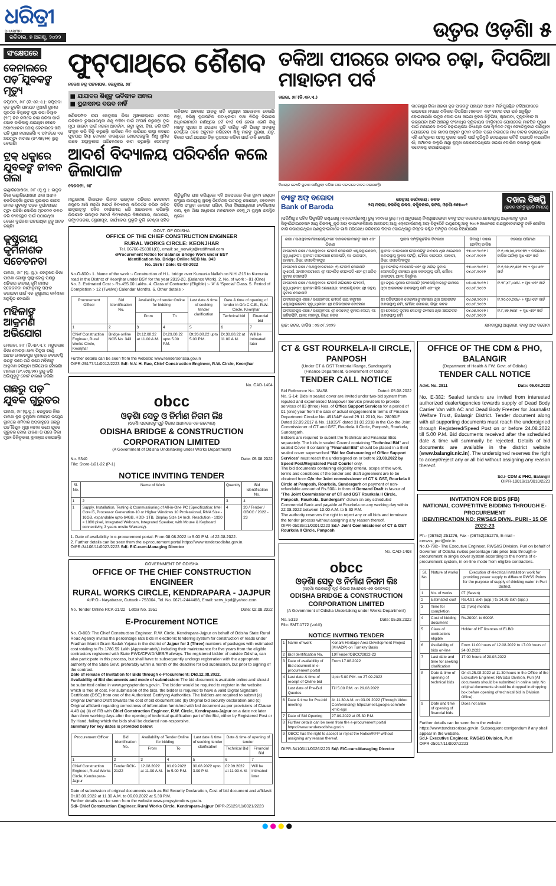ଧରିତ୍ରୀ
DHARITRI
ରବିବାର, ୭ ଅଗଷ୍ଟ, ୨୦୨୨
ଉତ୍ତର ଓଡ଼ିଶା ୫
ସଂକ୍ଷେପରେ
କେନାଲରେ ପଡ଼ି ଯୁବକଙ୍କ ମୃତ୍ୟୁ
କପ୍ତିପଦା, ୬।୮ (ଡି.ଏନ.ଏ.): କପ୍ତିପଦା ବ୍ଲକ ନୁଡ଼ିହା ପଞ୍ଚାୟତ ନୂଆଗାଁ ଗ୍ରାମର ସୁଦର୍ଶନ ବିଶ୍ୱାଳଙ୍କ ପୁଅ ଜଗା ବିଶ୍ୱାଳ (୨୮) ନିଜ ଜମିରେ ଚାଷ କରିବା ପାଇଁ ଲୋକ ଡାକିବାକୁ ଯାଉଥିବା ବେଳେ ଅସାବଧାନତା ଯୋଗୁ କେନାଲରେ ଖସି ପଡି ପ୍ରାଣ ହରାଇଛନ୍ତି। ଏ ସମ୍ପର୍କରେ ଏକ ଅପମୃତ୍ୟୁ ମାମଲା (ନଂ.୩୭/୨୨) ରୁଜୁ ହୋଇଛି।
ଟ୍ରକ୍ ଧକ୍କାରେ ଯୁବକଙ୍କ ଜୀବନ ଗଲା
ଭଣ୍ଡାରିପୋଖରୀ, ୬।୮ (ସ୍ୱ.ପ୍ର.): ଭଦ୍ରକ ଜିଲା ଭଣ୍ଡାରିପୋଖରୀ ଥାନା ଅଧୀନ ହଳଦିଗଡ଼ିଆ ଗ୍ରାମର ପ୍ରଭାକର ରାଉତ ନାମକ ଯୁବକଙ୍କ ସଡ଼କ ଦୁର୍ଘଟଣାରେ ମୃତ୍ୟୁ ଘଟିଛି। ପୋଲିସ ମୃତଦେହ ଜବତ କରି ବ୍ୟବଚ୍ଛେଦ ପାଇଁ ପଠାଇଥିବା ବେଳେ ଦୁର୍ଘଟଣା ଘଟାଇଥିବା ଟ୍ରକ୍କୁ ଅଟକ ରଖିଛି।
କ୍ଲଷ୍ଟରୀୟ କୃମିନାଶକ ସଚେତନତା
ପାଟଣା, ୬।୮ (ସ୍ୱ. ପ୍ର.): କେନ୍ଦୁଝର ଜିଲା ପାଟଣା ଗୋଷ୍ଠୀ ସ୍ୱାସ୍ଥ୍ୟକେନ୍ଦ୍ର ପକ୍ଷରୁ ଶନିବାର ଜାତୀୟ କୃମି ନାଶକ ସଚେତନତା କାର୍ଯ୍ୟକ୍ରମକୁ ସଫଳ କରାଇବା ପାଇଁ ଏକ କ୍ଲଷ୍ଟରୀୟ କର୍ମଶାଳା ଅନୁଷ୍ଠିତ ହୋଇଛି।
ମହିଳାଙ୍କୁ ଆକ୍ରମଣ ଅଭିଯୋଗ
ମୋରଡା, ୬।୮ (ଡି.ଏନ.ଏ.): ମୟୂରଭଞ୍ଜ ଜିଲା ମୋରଡ଼ା ଥାନା ଚିତ୍ରଡା ଫାଣ୍ଡି ଅଧୀନ ମୋହନପୁର ଗ୍ରାମରେ ଜବରଦସ୍ତି ଜଣଙ୍କ ଘରେ ପଶି ଜଣେ ମହିଳାଙ୍କୁ ଆକ୍ରମଣ କରିଥିବା ଅଭିଯୋଗ ହୋଇଛି। ମାମଲା (ନଂ.୧୯୪/୨୨) ରୁଜୁ କରି ଅଭିଯୁକ୍ତଙ୍କୁ କୋର୍ଟ ଚାଲାଣ କରିଛି।
ଗଛରୁ ପଡ଼ି ଯୁବକ ଗୁରୁତର
ପାଟଣା, ୬।୮(ସ୍ୱ.ପ୍ର.): କେନ୍ଦୁଝର ଜିଲା ପାଟଣା ବ୍ଲକ ତୁମୁରିଆ ପଞ୍ଚାୟତ ତଣ୍ଡେଇ ଗ୍ରାମରେ ଶନିବାର ଅପରାହ୍ନରେ ଗଛରୁ ପଡ଼ି ଲିପୁନ ମୁଣ୍ଡା ନାମକ ଜଣେ ଯୁବକ ଗୁରୁତର ହୋଇ ପାଟଣା ଓ ପରେ ଜିଲା ମୁଖ୍ୟ ଚିକିତ୍ସାଳୟ ସ୍ଥାନାନ୍ତର ହୋଇଛନ୍ତି।
ଫୁଟ୍‌ପାଥ୍‌ରେ ଶୈଶବ
ନରେଶ ଚନ୍ଦ୍ର ପଟ୍ଟନାୟକ, କେନ୍ଦୁଝର, ୬।୮
■ ଯାଯାବର ଶିଶୁଙ୍କ ଭବିଷ୍ୟତ ଅନ୍ଧାର
■ ପ୍ରଶାସନର ଦରଦ ନାହିଁ
ଖଣିଜସମ୍ପଦ ଭରା କେନ୍ଦୁଝର ଜିଲା ମୁଖ୍ୟାଳୟରେ ଦେଶର ଭବିଷ୍ୟତ ଢୁହାଯାଉଥିବା ଶିଶୁ ବଞ୍ଚିବା ପାଇଁ ସଂଘର୍ଷ କରୁଛନ୍ତି। ଦୁଇ ମୁଠା ଖାଇବା ପାଇଁ ମଇଳା ଆବର୍ଜନା, ଭଙ୍ଗା ଲୁହା, ଟିଣ, ଜରି ଆଦି ସଂଗ୍ରହ କରି ବିକ୍ରି କରୁଛନ୍ତି। ରାତିରେ ନିଦ ଲାଗିଲେ ରାସ୍ତା କଡରେ ଫୁଟପାଥ କିମ୍ବା ଦୋକାନ ବାରଣ୍ଡାରେ ଶୋଇପଡ଼ୁଛନ୍ତି। ଶିଶୁ ଶ୍ରମିକ ଭାବେ ଅସ୍ୱାସ୍ଥ୍ୟକର ପରିବେଶରେ କାମ କରୁଛନ୍ତି। ସେମାନଙ୍କ ଭବିଷ୍ୟତ ଅନ୍ଧକାର ଆଡ଼କୁ ଗତି କରୁଥିବା ଆଲୋଚନା ହେଉଛି। ମନ୍ତ୍ରୀ, ବରିଷ୍ଠ ପ୍ରଶାସନିକ ପଦାଧିକାରୀ ତଥା ବିଭିନ୍ନ ବିଭାଗର ଅଧିକାରୀମାନେ ଜାଣିଥିଲେ ହେଁ ଦୀର୍ଘ ବର୍ଷ ହେଲା ଏଭଳି ଶିଶୁ ମାନଙ୍କୁ ସୁରକ୍ଷା ଓ ଥଇଥାନ ପ୍ରତି ଦାୟିତ୍ୱ ଏହି ପିଲାଙ୍କ ଅବସ୍ଥାକୁ ଦେଖିଲେ ବେଶ ଅନୁମାନ କରିହେବ। ଶିଶୁ ମାନଙ୍କ ସୁରକ୍ଷା, ଯତ୍ନ, ବିକାଶ ପାଇଁ ଥଇଥାନ ଚିନ୍ତା ପ୍ରଶାସନ କରିବା ପାଇଁ ଦାବି ହେଉଛି।
ଆଦର୍ଶ ବିଦ୍ୟାଳୟ ପରିଦର୍ଶନ କଲେ ଜିଲାପାଳ
ବେତନଟୀ, ୬।୮
ମୟୂରଭଞ୍ଜ ଜିଲାପାଳ ଭିନୀତ ଭରଦ୍ୱାଜ ଶନିବାର ବେତନଟୀ ଗସ୍ତରେ ଆସି ଓଡ଼ିଶା ଆଦର୍ଶ ବିଦ୍ୟାଳୟ ପରିଦର୍ଶନ କରିବା ସହିତ ଛାତ୍ରଛାତ୍ରୀଙ୍କ ସହିତ ଦୀର୍ଘସମୟ ଧରି ଆଲୋଚନା କରିଛନ୍ତି। ଜିଲାପାଳ ଭରଦ୍ୱାଜ ଆଦର୍ଶ ବିଦ୍ୟାଳୟର ବିଜ୍ଞାନାଗାର, ପାଠାଗାର, କମ୍ପ୍ୟୁଟରକକ୍ଷ, ଶ୍ରେଣୀଗୃହ, କାର୍ଯ୍ୟାଳୟ ପ୍ରଭୃତି ବୁଲି ଦେଖିବା ସହିତ ଭିତ୍ତିଭୂମିର ଯାଞ୍ଚ କରିଥିଲେ। ଏହି ଅବସରରେ ଜିଲା ଗ୍ରାମ୍ୟ ଉନ୍ନୟନ ସଂସ୍ଥାର ଭାରପ୍ରାପ୍ତ ପ୍ରକଳ୍ପ ନିର୍ଦ୍ଦେଶକ ରାମଚନ୍ଦ୍ର ସୋରେନ, ବେତନଟୀ ବିଡିଓ ସଂଗ୍ରାମ କେଶରୀ ପରିଡା, ଜିଲା ଶିକ୍ଷାଅଧିକାରୀ ନବକିଶୋର ଦାସ, ବ୍ଲକ ଶିକ୍ଷା ଅଧିକାରୀ ମନମୋହନ ହେମ୍ବ୍ରମ ପ୍ରମୁଖ ଉପସ୍ଥିତ ଥିଲେ।
GOVT. OF ODISHA
OFFICE OF THE CHIEF CONSTRUCTION ENGINEER
RURAL WORKS CIRCLE: KEONJHAR
Tel. 06766-258301(O), email: se_nerwkjr@rediffmail.com
eProcurement Notice for Balance Bridge Work under BSY
Identification No. Bridge Online NCB No. 343
No. 1576 / Date: 03-08-2022
No.O-800:- 1. Name of the work :- Construction of H.L. bridge over Kumunia Nallah on N.H.-215 to Kumunia road in the District of Keonjhar under BSY for the year 2019-20. (Balance Work). 2. No. of work :- 01 (One) No. 3. Estimated Cost :- Rs.455.00 Lakhs. 4. Class of Contractor (Eligible) :- 'A' & 'Special' Class. 5. Period of Completion :- 12 (Twelve) Calendar Months. 6. Other details :-
| Procurement Officer | Bid Identification No. | Availability of tender Online for bidding | | Last date & time of seeking tender clarification | Date & time of opening of tender in O/o C.C.E., R.W. Circle, Keonjhar | |
| --- | --- | --- | --- | --- | --- | --- |
| | | From | To | | Technical bid | Financial bid |
| 1 | 2 | 3 | 4 | 5 | 6 | 7 |
| Chief Construction Engineer, Rural Works Circle, Keonjhar | Bridge online NCB No. 343 | Dt.12.08.22 at 11.00 A.M. | Dt.29.08.22 upto 5.00 P.M. | Dt.26.08.22 upto 5.00 P.M. | Dt.30.08.22 at 11.00 A.M. | Will be intimated later |
Further details can be seen from the website: www.tendersorissa.gov.in
OIPR-25177/11/0012/2223 Sd/- N.V. H. Rao, Chief Construction Engineer, R.W. Circle, Keonjhar
No. CAD-1404
obcc
ଓଡ଼ିଶା ସେତୁ ଓ ନିର୍ମାଣ ନିଗମ ଲିଃ
(ଓଡ଼ିଶା ସରକାରଙ୍କ ପୂର୍ତ୍ତ ବିଭାଗ ଅଧୀନରେ ଏକ ଉଦ୍ୟୋଗ)
ODISHA BRIDGE & CONSTRUCTION CORPORATION LIMITED
(A Government of Odisha Undertaking under Works Department)
No. 5340 Date: 05.08.2022
File: Store-1/21-22 (P-1)
NOTICE INVITING TENDER
| Sl. No. | Name of Work | Quantity | Bid Identification No. |
| --- | --- | --- | --- |
| 1 | 2 | 3 | 4 |
| 1 | Supply, Installation, Testing & Commissioning of All-in-One PC (Specification: Intel Core i5, Processor Generation-10 or Higher Windows 10 Professional, RMA Size - 16GB, expandable upto 64GB, HDD- 1TB, Display Size 14 Inch, Resolution - 1920 × 1080 pixel, Integrated Webcam, Integrated Speaker, with Mouse & Keyboard connectivity, 3 years onsite Warranty). | 4 | 20 / Tender / OBCC / 2022 - 23 |
1. Date of availability in e-procurement portal: From 08.08.2022 to 5.00 P.M. of 22.08.2022.
2. Further details can be seen from the e-procurement portal https://www.tendersodisha.gov.in.
OIPR-34106/11/0027/2223 Sd/- EIC-cum-Managing Director
GOVERNMENT OF ODISHA
OFFICE OF THE CHIEF CONSTRUCTION ENGINEER
RURAL WORKS CIRCLE, KENDRAPARA - JAJPUR
At/P.O.- Nayabazar, Cuttack - 753004, Tel. No. 0671-2444488, Email: serw_kpd@yahoo.com
No. Tender Online RCK-21/22 Letter No. 1951 Date: 02.08.2022
E-Procurement NOTICE
No. O-803: The Chief Construction Engineer, R.W. Circle, Kendrapara-Jajpur on behalf of Odisha State Rural Road Agency invites the percentage rate bids in electronic tendering system for construction of roads under Pradhan Mantri Gram Sadak Yojana in the district of Jajpur for 3 (Three) numbers of packages with estimated cost totaling to Rs.1786.59 Lakh (Approximately) including their maintenance for five years from the eligible contractors registered with State PWD/CPWD/MES/Railways. The registered bidder of outside Odisha, can also participate in this process, but shall have to subsequently undergo registration with the appropriate authority of the State Govt. preferably within a month of the deadline for bid submission, but prior to signing of the contract.
Date of release of Invitation for Bids through e-Procurement: Dtd.12.08.2022.
Availability of Bid documents and mode of submission: The bid document is available online and should be submitted online in www.pmgsytenders.gov.in. The bidder would be required to register in the website which is free of cost. For submission of the bids, the bidder is required to have a valid Digital Signature Certificate (DSC) from one of the Authorized Certifying Authorities. The bidders are required to submit (a) Original Demand Draft towards the cost of bid document and (b) Original bid security declaration and (c) Original affidavit regarding correctness of information furnished with bid document as per provisions of Clause 4.4B (a) (ii) of ITB with Chief Construction Engineer, R.W. Circle, Kendrapara-Jajpur on a date not later than three working days after the opening of technical qualification part of the Bid, either by Registered Post or By Hand, failing which the bids shall be declared non-responsive.
summary for key dates is provided below:
| Procurement Officer | Bid Identification No. | Availability of Tender Online for bidding | | Last date & time of seeking tender clarification | Date & time of opening of tender | |
| --- | --- | --- | --- | --- | --- | --- |
| | | From | To | | Technical Bid | Financial Bid |
| 1 | 2 | 3 | 4 | 5 | 6 | 7 |
| Chief Construction Engineer, Rural Works Circle, Kendrapara-Jajpur | Tender RCK-21/22 | 12.08.2022 at 11.00 A.M. | 01.09.2022 to 5.00 P.M. | 30.08.2022 upto 3.00 P.M. | 02.09.2022 at 11.00 A.M. | Will be intimated later |
Date of submission of original documents such as Bid Security Declaration, Cost of bid document and affidavit Dt.03.09.2022 at 11.30 A.M. to 06.09.2022 at 5.30 P.M.
Further details can be seen from the website www.pmgsytenders.gov.in.
Sd/- Chief Construction Engineer, Rural Works Circle, Kendrapara-Jajpur OIPR-25129/11/0021/2223
ତକିଆ ପୀରରେ ଚାଦର ଚଢ଼ା, ଦିପରିଆ ମାହାତମ ପର୍ବ
ଖଇରା, ୬।୮(ଡି.ଏନ.ଏ.)
ବାଲେଶ୍ୱର ଜିଲା ଖଇରା ବ୍ଲକ ସାରଡଙ୍ଗ ପଞ୍ଚାୟତ ଅଧୀନ ମିର୍ଜାପୁରସ୍ଥିତ ତକିଆପୀରରେ ଭାଇଚାରା ମଧ୍ୟରେ ଶନିବାର ଦିପରିଆ ମାହାତମ ଏବଂ ଚାଦର ଚଢ଼ା ପର୍ବ ଅନୁଷ୍ଠିତ ହୋଇଯାଇଛି। ଭଦ୍ରକ ସୋର ତଥା ଖଇରା ବ୍ଲକର ଝିଙ୍କିରିଆ, ଖିରାପଦା, ମୁସୁଫାବାଦ ଓ ଉରରପଡା ଆଦି ଅଞ୍ଚଳରୁ ସଂଖ୍ୟାଧିକ ସମ୍ପ୍ରଦାୟର ବ୍ୟକ୍ତିମାନେ ଯୋଗଦେଇ ମାନସିକ ପୂରଣ ପାଇଁ ମଜାରରେ ଚାଦର ଚଢ଼ାଇଥିଲେ। ବିଧାୟକ ତଥା ପୂର୍ବତନ ମନ୍ତ୍ରୀ ଜ୍ୟୋତିପ୍ରକାଶ ପାଣିଗ୍ରାହୀ ଯୋଗଦେଇ ସହ ଭାବର ଆହ୍ୱାନ ପ୍ରଦାନ କରିବା ପରେ ମଜାରରେ ମଧ୍ୟ ଚାଦର ଚଢ଼ାଇଥିଲେ। ଏହି ଧର୍ମଗୁଳାର ସମସ୍ତ ପ୍ରକାର ଉନ୍ନତି ପାଇଁ ପ୍ରତିଶ୍ରୁତି ଦେଇଥିଲେ। କମିଟି ସଭାପତି ମଇଉଦ୍ଦିନ ଖାଁ, ସମ୍ପାଦକ ବାବୁଲି ପଣ୍ଡା ପ୍ରମୁଖ ଯୋଗଦେଇଥିଲେ। ଖଇରା ପୋଲିସ ତରଫରୁ ସୁରକ୍ଷା ବନ୍ଦୋବସ୍ତ କରାଯାଇଥିଲା।
ବିଧାୟକ ଜ୍ୟୋତି ପ୍ରକାଶ ପାଣିଗ୍ରାହୀ ତକିଆ ପୀର ମଜାରରେ ଚାଦର ଚଢାଉଛନ୍ତି।
ବ୍ୟାଙ୍କ ଅଫ୍ ବରୋଦା
Bank of Baroda
କ୍ଷେତ୍ରୀୟ କାର୍ଯ୍ୟାଳୟ : କଟକ
୨ୟ ମହଲା, ଜଳଚିତ୍ର ଭବନ, ବକ୍ସିବଜାର, କଟକ, ଓଡ଼ିଶା-୭୫୩୦୦୧
ଦଖଲ ବିଜ୍ଞପ୍ତି
(ସ୍ଥାବର ସମ୍ପତ୍ତିଗୁଡ଼ିକ ନିମନ୍ତେ)
(ପରିଶିଷ୍ଟ ୪ ସହିତ ସିକ୍ୟୁରିଟି ଇଣ୍ଟରେଷ୍ଟ (ଏନ୍‌ଫୋର୍ସମେଣ୍ଟ) ରୁଲ୍ସ ୨୦୦୨ର ରୁଲ୍ ୮(୧) ଅନୁସାରେ) ନିମ୍ନସ୍ୱାକ୍ଷରକାରୀ ବ୍ୟାଙ୍କ ଅଫ୍ ବରୋଦାର କ୍ଷମତାପ୍ରାପ୍ତ ଅଧିକାରୀଙ୍କ ଦ୍ୱାରା ସିକ୍ୟୁରିଟାଇଜେସନ ଆଣ୍ଡ ରିକନଷ୍ଟ୍ରକ୍ସନ ଅଫ୍ ଫାଇନାନସିଆଲ ଆସେଟସ୍ ଆଣ୍ଡ ଏନ୍‌ଫୋର୍ସମେଣ୍ଟ ଅଫ୍ ସିକ୍ୟୁରିଟି ଇଣ୍ଟରେଷ୍ଟ ଆକ୍ଟ ୨୦୦୨ ଅଧୀନରେ ଋଣଗ୍ରହୀତାମାନଙ୍କୁ ଦାବି ନୋଟିସ ଜାରି କରାଯାଇଥିଲା। ଋଣଗ୍ରହୀତାମାନେ ରାଶି ପରିଶୋଧ କରିବାରେ ବିଫଳ ହୋଇଥିବାରୁ ନିମ୍ନରେ ବର୍ଣ୍ଣିତ ସମ୍ପତ୍ତିର ଦଖଲ ନିଆଯାଇଛି।
| ଶାଖା / ଋଣଗ୍ରହୀତା/ଗ୍ୟାରେଣ୍ଟିଦାତା/ ବନ୍ଧକଦାତାମାନଙ୍କ ନାମ ଏବଂ ଠିକଣା | ସ୍ଥାବର ସମ୍ପତ୍ତିଗୁଡ଼ିକର ବିବରଣୀ | ଡିମାଣ୍ଡ / ଦଖଲ ନୋଟିସ୍ ତାରିଖ | ବକେୟା ପରିମାଣ |
| --- | --- | --- | --- |
| ପାରାଦୀପ ଶାଖା / ଋଣଗ୍ରହୀତା: ମେସର୍ସ ସେନାପତି ଏଣ୍ଟରପ୍ରାଇଜେସ, ସ୍ୱତ୍ତ୍ୱାଧିକାରୀ: ଶ୍ରୀମତୀ ଗୀତାରାଣୀ ସେନାପତି, ସା: ତାଳପଦା, ରାହାମା, ଜିଲ୍ଲା: ଜଗତସିଂହପୁର | ଶ୍ରୀମତୀ ଗୀତାରାଣୀ ସେନାପତିଙ୍କ ନାମରେ ଥିବା ଆଇନଗତ ବନ୍ଧକପ୍ରାପ୍ତ ସ୍ଥାବର ସମ୍ପତ୍ତି, ମୌଜା: ତାଳପଦା, ରାହାମା, ଜିଲ୍ଲା: ଜଗତସିଂହପୁର | ୨୩.୦୯.୨୦୨୧ / ୦୪.୦୮.୨୦୨୨ | ଟ.୧,୦୩,୬୪,୬୨୪.୩୨ + ପରିଶୋଧ ତାରିଖ ପର୍ଯ୍ୟନ୍ତ ସୁଧ ଏବଂ ଖର୍ଚ୍ଚ |
| ପାରାଦୀପ ଶାଖା / ଋଣଗ୍ରହୀତାମାନେ: ୧) ମେସର୍ସ ସେନାପତି ଜୁଏଲର୍ସ, ଅଂଶୀଦାରମାନେ: ଶ୍ରୀ ସତ୍ୟଜିତ୍ ସେନାପତି ଏବଂ ଶ୍ରୀ ଅଜିତ୍ କୁମାର ସେନାପତି | ଶ୍ରୀ ସତ୍ୟଜିତ୍ ସେନାପତି ଏବଂ ଶ୍ରୀ ଅଜିତ୍ କୁମାର ସେନାପତିଙ୍କ ନାମରେ ଥିବା ବନ୍ଧକପ୍ରାପ୍ତ ଜମି, ମୌଜା: ତାଳପଦା, ଥାନା: ତିର୍ତ୍ତୋଲ | ୨୩.୦୯.୨୦୨୧ / ୦୪.୦୮.୨୦୨୨ | ଟ.୧,୭୬,୯୯,୫୬୧.୧୪ + ସୁଧ ଏବଂ ଖର୍ଚ୍ଚ |
| ପାରାଦୀପ ଶାଖା / ଋଣଗ୍ରହୀତା: ମେସର୍ସ ଅଭିଷେକ ମୋଟର୍ସ, ସ୍ୱତ୍ତ୍ୱାଧିକାରୀ: ଶ୍ରୀମତୀ ଛିଲି ଲୋଖାୟତ; ଗ୍ୟାରେଣ୍ଟିଦାତା: ଶ୍ରୀ ତନ୍ମୟ କୁମାର ସେନାପତି | ଶ୍ରୀ ତନ୍ମୟ କୁମାର ସେନାପତି (ଗ୍ୟାରେଣ୍ଟିଦାତା)ଙ୍କ ନାମରେ ଥିବା ଆଇନଗତ ବନ୍ଧକପ୍ରାପ୍ତ ଜମି ଏବଂ ଗୃହ | ୦୫.୦୫.୨୦୨୨ / ୦୪.୦୮.୨୦୨୨ | ଟ.୨୮,୪୮,୦୪୭/- + ସୁଧ ଏବଂ ଖର୍ଚ୍ଚ |
| ପାଟରାଜପୁର ଶାଖା / ଋଣଗ୍ରହୀତା: ମେସର୍ସ ଜୟ ହନୁମାନ ଏଣ୍ଟରପ୍ରାଇଜେସ, ସ୍ୱତ୍ତ୍ୱାଧିକାରୀ: ଶ୍ରୀ ପତିତପାବନ ବେହେରା | ଶ୍ରୀ ପତିତପାବନ ବେହେରାଙ୍କ ନାମରେ ଥିବା ଆଇନଗତ ବନ୍ଧକପ୍ରାପ୍ତ ଜମି, ମୌଜା: ସୋରଡା, ଜିଲ୍ଲା: କଟକ | ୦୪.୦୫.୨୦୨୨ / ୦୪.୦୮.୨୦୨୨ | ଟ.୨୦,୦୨,୯୯୪/- + ସୁଧ ଏବଂ ଖର୍ଚ୍ଚ |
| ପାଟରାଜପୁର ଶାଖା / ଋଣଗ୍ରହୀତା: ଶ୍ରୀ ଦେବେନ୍ଦ୍ର କୁମାର ସେଠୀ, ସା: ଲଚିତପିଟି, ଥାନା: ମାହାଙ୍ଗା, ଜିଲ୍ଲା: କଟକ | ଶ୍ରୀ ଦେବେନ୍ଦ୍ର କୁମାର ସେଠୀଙ୍କ ନାମରେ ଥିବା ଆଇନଗତ ବନ୍ଧକପ୍ରାପ୍ତ ଜମି | ୦୪.୦୫.୨୦୨୨ / ୦୪.୦୮.୨୦୨୨ | ଟ.୮,୬୭,୨୪୪/- + ସୁଧ ଏବଂ ଖର୍ଚ୍ଚ |
ସ୍ଥାନ: କଟକ, ତାରିଖ : ୦୭.୦୮.୨୦୨୨ କ୍ଷମତାପ୍ରାପ୍ତ ଅଧିକାରୀ, ବ୍ୟାଙ୍କ ଅଫ୍ ବରୋଦା
CT & GST ROURKELA-II CIRCLE, PANPOSH
(Under CT & GST Territorial Range, Sundergarh)
(Finance Department, Government of Odisha)
TENDER CALL NOTICE
Bid Reference No. 18458 Dated: 05.08.2022
No. S-14: Bids in sealed cover are invited under two-bid system from reputed and experienced Manpower Service providers to provide services of 03 (three) Nos. of Office Support Services for a period of 01 (one) year from the date of actual engagement in terms of Finance Department Circular No. 49134/F dated 29.11.2010, No. 28090/F Dated 22.09.2017 & No. 11835/F dated 31.03.2018 in the O/o the Joint Commissioner of CT and GST, Rourkela II Circle, Panposh, Rourkela, Sundergarh.
Bidders are required to submit the Technical and Financial Bids separately. The bids in sealed Cover-I containing "Technical Bid" and sealed Cover-II containing "Financial Bid" should be placed in a third sealed cover superscribed "Bid for Outsourcing of Office Support Services" must reach the undersigned on or before 23.08.2022 by Speed Post/Registered Post/ Courier only.
The bid documents containing eligibility criteria, scope of the work, terms and conditions of the tender and draft agreement are to be obtained from O/o the Joint commissioner of CT & GST, Rourkela II Circle at Panposh, Rourkela, Sundergarh on payment of non-refundable amount of Rs.500/- in form of Demand Draft in favour of "The Joint Commissioner of CT and GST Rourkela II Circle, Panposh, Rourkela, Sundergarh" drawn on any scheduled Commercial Bank and payable at Rourkela on any working day within 22.08.2022 between 10.00 A.M. to 5.30 P.M.
The authority reserves the right to reject any or all bids and terminate the tender process without assigning any reason thereof.
OIPR-05036/11/0001/2223 Sd./- Joint Commissioner of CT & GST Rourkela II Circle, Panposh
No. CAD-1403
obcc
ଓଡ଼ିଶା ସେତୁ ଓ ନିର୍ମାଣ ନିଗମ ଲିଃ
(ଓଡ଼ିଶା ସରକାରଙ୍କ ପୂର୍ତ୍ତ ବିଭାଗ ଅଧୀନରେ ଏକ ଉଦ୍ୟୋଗ)
ODISHA BRIDGE & CONSTRUCTION CORPORATION LIMITED
(A Government of Odisha Undertaking under Works Department)
No. 5319 Date: 05.08.2022
File: SMT-1772 (vol-II)
NOTICE INVITING TENDER
| 1 | Name of work | Konark Heritage Area Development Project (KHADP) on Turnkey Basis |
| 2 | Bid Identification No. | 19/Tender/OBCC/2022-23 |
| 3 | Date of availability of Bid document in e-procurement portal | From 17.08.2022 |
| 4 | Last date & time of receipt of Online bid | Upto 5.00 P.M. on 27.09.2022 |
| | Last date of Pre-Bid Queries | Till 5.00 P.M. on 29.08.2022 |
| 6 | Date & time for Pre-bid meeting | At 11.30 A.M. on 03.09.2022 (Through Video Conferencing) https://meet.google.com/mfe-xmic-agx |
| 7 | Date of Bid Opening | 27.09.2022 at 05.30 P.M. |
| 8 | Further details can be seen from the e-procurement portal https://www.tendersodisha.gov.in | |
| 9 | OBCC has the right to accept or reject the Notice/RFP without assigning any reason thereof. | |
OIPR-34106/11/0026/2223 Sd/- EIC-cum-Managing Director
OFFICE OF THE CDM & PHO, BALANGIR
(Department of Health & FW, Govt. of Odisha)
TENDER CALL NOTICE
Advt. No. 2811 Date: 05.08.2022
No. E-382: Sealed tenders are invited from interested authorized dealer/agencies towards supply of Dead Body Carrier Van with AC and Dead Body Freezer for Journalist Welfare Trust, Balangir District. Tender document along with all supporting documents must reach the undersigned through Registered/Speed Post on or before 24.08.2022 till 5.00 P.M. Bid documents received after the scheduled date & time will summarily be rejected. Details of bid documents are available in the district website (www.balangir.nic.in). The undersigned reserves the right to accept/reject any or all bid without assigning any reason thereof.
Sd./- CDM & PHO, Balangir
OIPR-10019/11/0010/2223
INVITATION FOR BIDS (IFB)
NATIONAL COMPETITIVE BIDDING THROUGH E-PROCUREMENT
IDENTIFICATION NO: RWS&S DIVN., PURI - 15 OF 2022-23
Ph.- (06752) 251276, Fax - (06752)251276, E-mail - eerwss_puri@nic.in
No.O-798:- The Executive Engineer, RWS&S Division, Puri on behalf of Governor of Odisha invites percentage rate price bids through e-procurement in single cover system according to the norms of e-procurement system, in on-line mode from eligible contractors.
| Sl. No. | Nature of works | Execution of electrical installation work for providing power supply to different RWSS Points for the purpose of supply of drinking water in Puri District. |
| --- | --- | --- |
| 1 | No. of works | 07 (Seven) |
| 2 | Estimated cost | Rs.4.91 lakh (app.) to 14.26 lakh (app.) |
| 3 | Time for completion | 02 (Two) months |
| 4 | Cost of bidding document | Rs.2000/- to 6000/- |
| 5 | Class of contractors eligible | Holder of HT licences of ELBO |
| 6 | Availability of bids on-line | From 11.00 hours of 12.08.2022 to 17.00 hours of 24.08.2022 |
| 7 | Last date and time for seeking clarification | 17.00 hours of 20.08.2022 |
| 8 | Date & time of opening of technical bids | On dt.25.08.2022 at 11.30 hours in the Office of the Executive Engineer, RWS&S Division, Puri (All documents should be submitted in online only. No original documents should be dropped in dropping box before opening of technical bid in Division Office). |
| 9 | Date and time of opening of financial bids | Does not arise |
Further details can be seen from the website https://www.tendersorissa.gov.in. Subsequent corrigendum if any shall appear in the website.
Sd./- Executive Engineer, RWS&S Division, Puri
OIPR-25017/11/0007/2223
●●●●